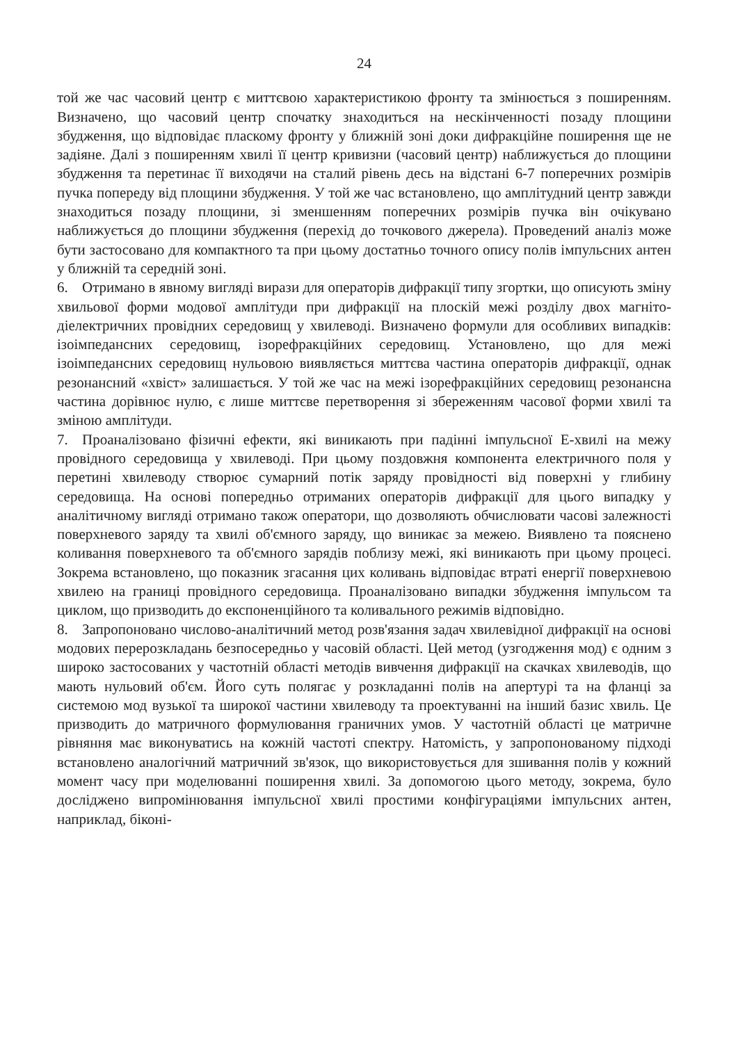24
той же час часовий центр є миттєвою характеристикою фронту та змінюється з поширенням. Визначено, що часовий центр спочатку знаходиться на нескінченності позаду площини збудження, що відповідає пласкому фронту у ближній зоні доки дифракційне поширення ще не задіяне. Далі з поширенням хвилі її центр кривизни (часовий центр) наближується до площини збудження та перетинає її виходячи на сталий рівень десь на відстані 6-7 поперечних розмірів пучка попереду від площини збудження. У той же час встановлено, що амплітудний центр завжди знаходиться позаду площини, зі зменшенням поперечних розмірів пучка він очікувано наближується до площини збудження (перехід до точкового джерела). Проведений аналіз може бути застосовано для компактного та при цьому достатньо точного опису полів імпульсних антен у ближній та середній зоні.
6. Отримано в явному вигляді вирази для операторів дифракції типу згортки, що описують зміну хвильової форми модової амплітуди при дифракції на плоскій межі розділу двох магніто-діелектричних провідних середовищ у хвилеводі. Визначено формули для особливих випадків: ізоімпедансних середовищ, ізорефракційних середовищ. Установлено, що для межі ізоімпедансних середовищ нульовою виявляється миттєва частина операторів дифракції, однак резонансний «хвіст» залишається. У той же час на межі ізорефракційних середовищ резонансна частина дорівнює нулю, є лише миттєве перетворення зі збереженням часової форми хвилі та зміною амплітуди.
7. Проаналізовано фізичні ефекти, які виникають при падінні імпульсної Е-хвилі на межу провідного середовища у хвилеводі. При цьому поздовжня компонента електричного поля у перетині хвилеводу створює сумарний потік заряду провідності від поверхні у глибину середовища. На основі попередньо отриманих операторів дифракції для цього випадку у аналітичному вигляді отримано також оператори, що дозволяють обчислювати часові залежності поверхневого заряду та хвилі об'ємного заряду, що виникає за межею. Виявлено та пояснено коливання поверхневого та об'ємного зарядів поблизу межі, які виникають при цьому процесі. Зокрема встановлено, що показник згасання цих коливань відповідає втраті енергії поверхневою хвилею на границі провідного середовища. Проаналізовано випадки збудження імпульсом та циклом, що призводить до експоненційного та коливального режимів відповідно.
8. Запропоновано числово-аналітичний метод розв'язання задач хвилевідної дифракції на основі модових перерозкладань безпосередньо у часовій області. Цей метод (узгодження мод) є одним з широко застосованих у частотній області методів вивчення дифракції на скачках хвилеводів, що мають нульовий об'єм. Його суть полягає у розкладанні полів на апертурі та на фланці за системою мод вузької та широкої частини хвилеводу та проектуванні на інший базис хвиль. Це призводить до матричного формулювання граничних умов. У частотній області це матричне рівняння має виконуватись на кожній частоті спектру. Натомість, у запропонованому підході встановлено аналогічний матричний зв'язок, що використовується для зшивання полів у кожний момент часу при моделюванні поширення хвилі. За допомогою цього методу, зокрема, було досліджено випромінювання імпульсної хвилі простими конфігураціями імпульсних антен, наприклад, біконі-